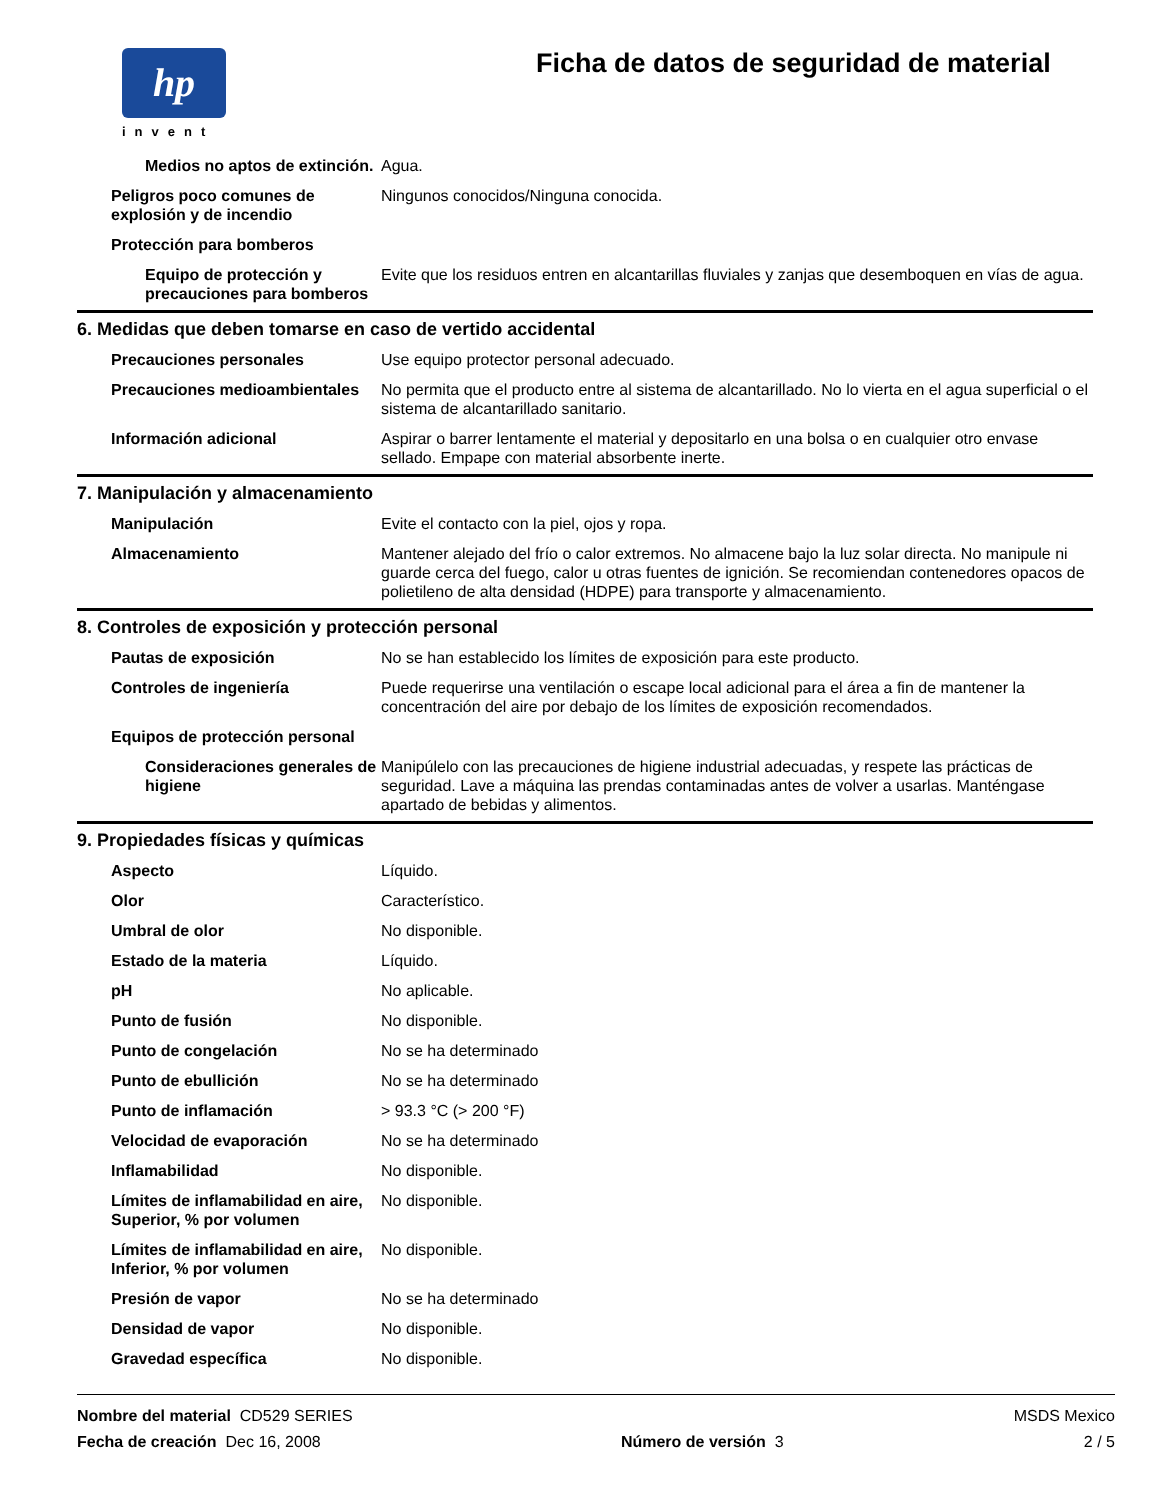hp
invent
Ficha de datos de seguridad de material
| Medios no aptos de extinción. | Agua. |
| Peligros poco comunes de explosión y de incendio | Ningunos conocidos/Ninguna conocida. |
| Protección para bomberos | |
| Equipo de protección y precauciones para bomberos | Evite que los residuos entren en alcantarillas fluviales y zanjas que desemboquen en vías de agua. |
6. Medidas que deben tomarse en caso de vertido accidental
| Precauciones personales | Use equipo protector personal adecuado. |
| Precauciones medioambientales | No permita que el producto entre al sistema de alcantarillado. No lo vierta en el agua superficial o el sistema de alcantarillado sanitario. |
| Información adicional | Aspirar o barrer lentamente el material y depositarlo en una bolsa o en cualquier otro envase sellado. Empape con material absorbente inerte. |
7. Manipulación y almacenamiento
| Manipulación | Evite el contacto con la piel, ojos y ropa. |
| Almacenamiento | Mantener alejado del frío o calor extremos. No almacene bajo la luz solar directa. No manipule ni guarde cerca del fuego, calor u otras fuentes de ignición. Se recomiendan contenedores opacos de polietileno de alta densidad (HDPE) para transporte y almacenamiento. |
8. Controles de exposición y protección personal
| Pautas de exposición | No se han establecido los límites de exposición para este producto. |
| Controles de ingeniería | Puede requerirse una ventilación o escape local adicional para el área a fin de mantener la concentración del aire por debajo de los límites de exposición recomendados. |
| Equipos de protección personal | |
| Consideraciones generales de higiene | Manipúlelo con las precauciones de higiene industrial adecuadas, y respete las prácticas de seguridad. Lave a máquina las prendas contaminadas antes de volver a usarlas. Manténgase apartado de bebidas y alimentos. |
9. Propiedades físicas y químicas
| Aspecto | Líquido. |
| Olor | Característico. |
| Umbral de olor | No disponible. |
| Estado de la materia | Líquido. |
| pH | No aplicable. |
| Punto de fusión | No disponible. |
| Punto de congelación | No se ha determinado |
| Punto de ebullición | No se ha determinado |
| Punto de inflamación | > 93.3 °C (> 200 °F) |
| Velocidad de evaporación | No se ha determinado |
| Inflamabilidad | No disponible. |
| Límites de inflamabilidad en aire, Superior, % por volumen | No disponible. |
| Límites de inflamabilidad en aire, Inferior, % por volumen | No disponible. |
| Presión de vapor | No se ha determinado |
| Densidad de vapor | No disponible. |
| Gravedad específica | No disponible. |
Nombre del material CD529 SERIES MSDS Mexico
Fecha de creación Dec 16, 2008 Número de versión 3 2 / 5